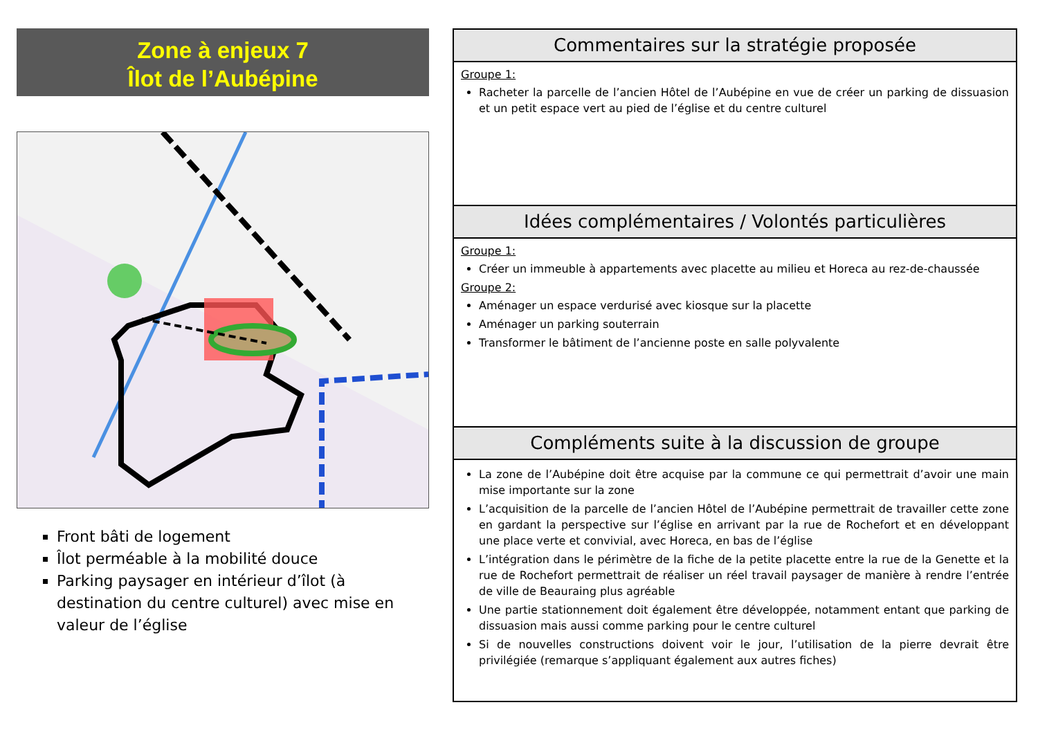Zone à enjeux 7
Îlot de l’Aubépine
Front bâti de logement
Îlot perméable à la mobilité douce
Parking paysager en intérieur d’îlot (à destination du centre culturel) avec mise en valeur de l’église
Commentaires sur la stratégie proposée
Groupe 1:
Racheter la parcelle de l’ancien Hôtel de l’Aubépine en vue de créer un parking de dissuasion et un petit espace vert au pied de l’église et du centre culturel
Idées complémentaires / Volontés particulières
Groupe 1:
Créer un immeuble à appartements avec placette au milieu et Horeca au rez-de-chaussée
Groupe 2:
Aménager un espace verdurisé avec kiosque sur la placette
Aménager un parking souterrain
Transformer le bâtiment de l’ancienne poste en salle polyvalente
Compléments suite à la discussion de groupe
La zone de l’Aubépine doit être acquise par la commune ce qui permettrait d’avoir une main mise importante sur la zone
L’acquisition de la parcelle de l’ancien Hôtel de l’Aubépine permettrait de travailler cette zone en gardant la perspective sur l’église en arrivant par la rue de Rochefort et en développant une place verte et convivial, avec Horeca, en bas de l’église
L’intégration dans le périmètre de la fiche de la petite placette entre la rue de la Genette et la rue de Rochefort permettrait de réaliser un réel travail paysager de manière à rendre l’entrée de ville de Beauraing plus agréable
Une partie stationnement doit également être développée, notamment entant que parking de dissuasion mais aussi comme parking pour le centre culturel
Si de nouvelles constructions doivent voir le jour, l’utilisation de la pierre devrait être privilégiée (remarque s’appliquant également aux autres fiches)